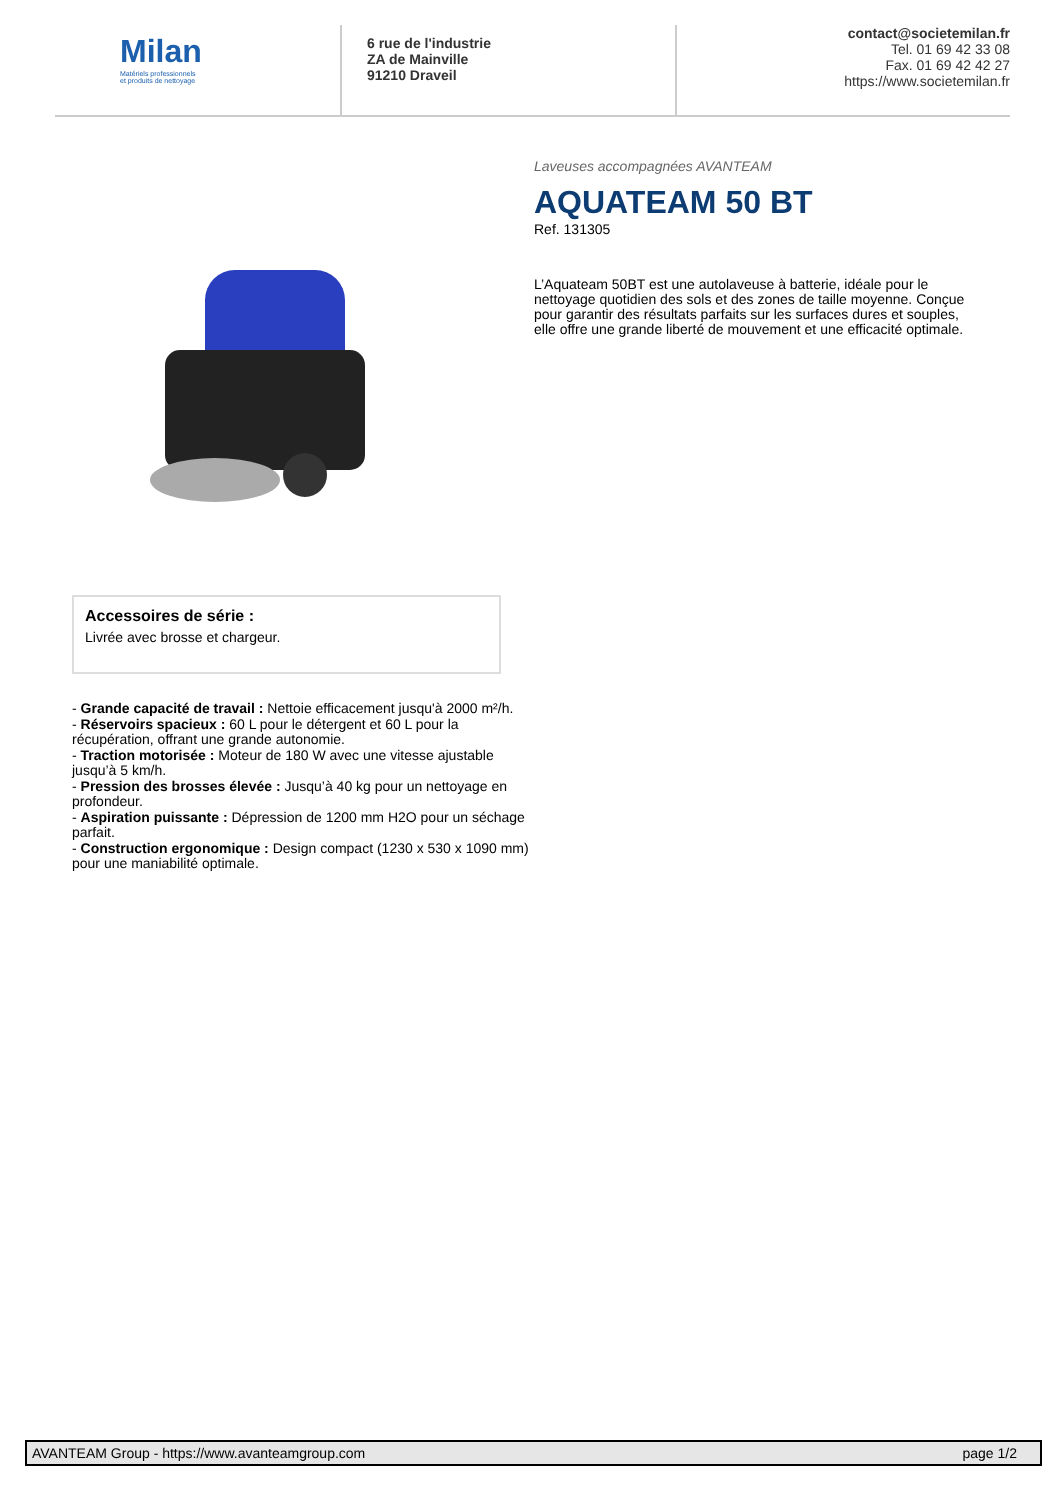Milan
Matériels professionnels
et produits de nettoyage
6 rue de l'industrie
ZA de Mainville
91210 Draveil
contact@societemilan.fr
Tel. 01 69 42 33 08
Fax. 01 69 42 42 27
https://www.societemilan.fr
Laveuses accompagnées AVANTEAM
AQUATEAM 50 BT
Ref. 131305
L’Aquateam 50BT est une autolaveuse à batterie, idéale pour le nettoyage quotidien des sols et des zones de taille moyenne. Conçue pour garantir des résultats parfaits sur les surfaces dures et souples, elle offre une grande liberté de mouvement et une efficacité optimale.
Accessoires de série :
Livrée avec brosse et chargeur.
- Grande capacité de travail : Nettoie efficacement jusqu'à 2000 m²/h.
- Réservoirs spacieux : 60 L pour le détergent et 60 L pour la récupération, offrant une grande autonomie.
- Traction motorisée : Moteur de 180 W avec une vitesse ajustable jusqu’à 5 km/h.
- Pression des brosses élevée : Jusqu’à 40 kg pour un nettoyage en profondeur.
- Aspiration puissante : Dépression de 1200 mm H2O pour un séchage parfait.
- Construction ergonomique : Design compact (1230 x 530 x 1090 mm) pour une maniabilité optimale.
AVANTEAM Group - https://www.avanteamgroup.com page 1/2